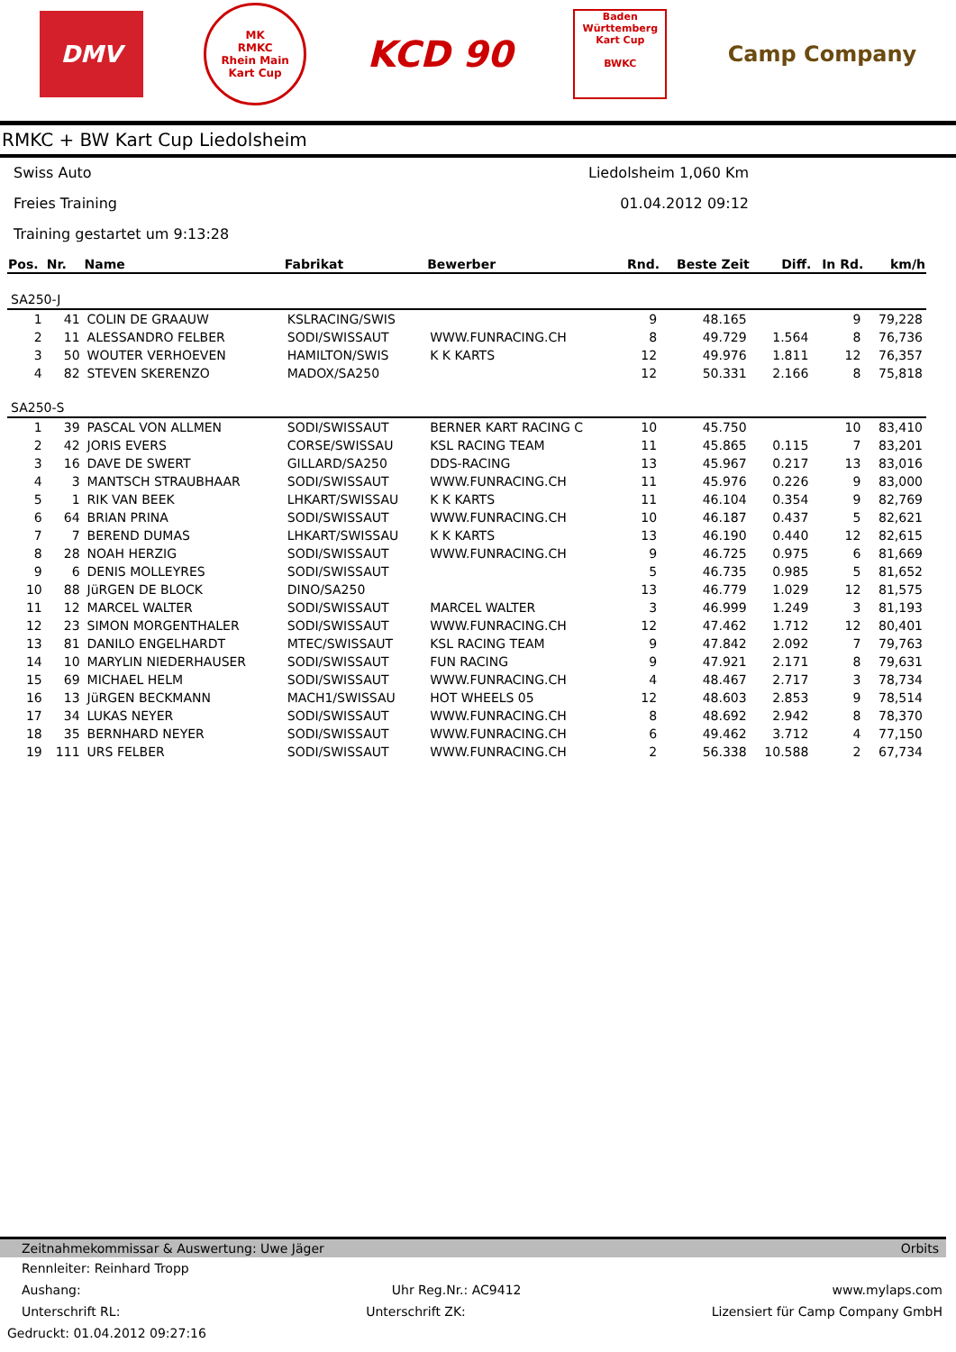DMV
MK
RMKC
Rhein Main
Kart Cup
KCD 90
Baden
Württemberg
Kart Cup
BWKC
Camp Company
RMKC + BW Kart Cup Liedolsheim
Swiss Auto Liedolsheim 1,060 Km
Freies Training 01.04.2012 09:12
Training gestartet um 9:13:28
| Pos. | Nr. | Name | Fabrikat | Bewerber | Rnd. | Beste Zeit | Diff. | In Rd. | km/h |
| --- | --- | --- | --- | --- | --- | --- | --- | --- | --- |
| SA250-J | | | | | | | | | |
| 1 | 41 | COLIN DE GRAAUW | KSLRACING/SWIS | | 9 | 48.165 | | 9 | 79,228 |
| 2 | 11 | ALESSANDRO FELBER | SODI/SWISSAUT | WWW.FUNRACING.CH | 8 | 49.729 | 1.564 | 8 | 76,736 |
| 3 | 50 | WOUTER VERHOEVEN | HAMILTON/SWIS | K K KARTS | 12 | 49.976 | 1.811 | 12 | 76,357 |
| 4 | 82 | STEVEN SKERENZO | MADOX/SA250 | | 12 | 50.331 | 2.166 | 8 | 75,818 |
| SA250-S | | | | | | | | | |
| 1 | 39 | PASCAL VON ALLMEN | SODI/SWISSAUT | BERNER KART RACING C | 10 | 45.750 | | 10 | 83,410 |
| 2 | 42 | JORIS EVERS | CORSE/SWISSAU | KSL RACING TEAM | 11 | 45.865 | 0.115 | 7 | 83,201 |
| 3 | 16 | DAVE DE SWERT | GILLARD/SA250 | DDS-RACING | 13 | 45.967 | 0.217 | 13 | 83,016 |
| 4 | 3 | MANTSCH STRAUBHAAR | SODI/SWISSAUT | WWW.FUNRACING.CH | 11 | 45.976 | 0.226 | 9 | 83,000 |
| 5 | 1 | RIK VAN BEEK | LHKART/SWISSAU | K K KARTS | 11 | 46.104 | 0.354 | 9 | 82,769 |
| 6 | 64 | BRIAN PRINA | SODI/SWISSAUT | WWW.FUNRACING.CH | 10 | 46.187 | 0.437 | 5 | 82,621 |
| 7 | 7 | BEREND DUMAS | LHKART/SWISSAU | K K KARTS | 13 | 46.190 | 0.440 | 12 | 82,615 |
| 8 | 28 | NOAH HERZIG | SODI/SWISSAUT | WWW.FUNRACING.CH | 9 | 46.725 | 0.975 | 6 | 81,669 |
| 9 | 6 | DENIS MOLLEYRES | SODI/SWISSAUT | | 5 | 46.735 | 0.985 | 5 | 81,652 |
| 10 | 88 | JüRGEN DE BLOCK | DINO/SA250 | | 13 | 46.779 | 1.029 | 12 | 81,575 |
| 11 | 12 | MARCEL WALTER | SODI/SWISSAUT | MARCEL WALTER | 3 | 46.999 | 1.249 | 3 | 81,193 |
| 12 | 23 | SIMON MORGENTHALER | SODI/SWISSAUT | WWW.FUNRACING.CH | 12 | 47.462 | 1.712 | 12 | 80,401 |
| 13 | 81 | DANILO ENGELHARDT | MTEC/SWISSAUT | KSL RACING TEAM | 9 | 47.842 | 2.092 | 7 | 79,763 |
| 14 | 10 | MARYLIN NIEDERHAUSER | SODI/SWISSAUT | FUN RACING | 9 | 47.921 | 2.171 | 8 | 79,631 |
| 15 | 69 | MICHAEL HELM | SODI/SWISSAUT | WWW.FUNRACING.CH | 4 | 48.467 | 2.717 | 3 | 78,734 |
| 16 | 13 | JüRGEN BECKMANN | MACH1/SWISSAU | HOT WHEELS 05 | 12 | 48.603 | 2.853 | 9 | 78,514 |
| 17 | 34 | LUKAS NEYER | SODI/SWISSAUT | WWW.FUNRACING.CH | 8 | 48.692 | 2.942 | 8 | 78,370 |
| 18 | 35 | BERNHARD NEYER | SODI/SWISSAUT | WWW.FUNRACING.CH | 6 | 49.462 | 3.712 | 4 | 77,150 |
| 19 | 111 | URS FELBER | SODI/SWISSAUT | WWW.FUNRACING.CH | 2 | 56.338 | 10.588 | 2 | 67,734 |
Zeitnahmekommissar & Auswertung: Uwe Jäger Orbits
Rennleiter: Reinhard Tropp
Aushang: Uhr Reg.Nr.: AC9412 www.mylaps.com
Unterschrift RL: Unterschrift ZK: Lizensiert für Camp Company GmbH
Gedruckt: 01.04.2012 09:27:16